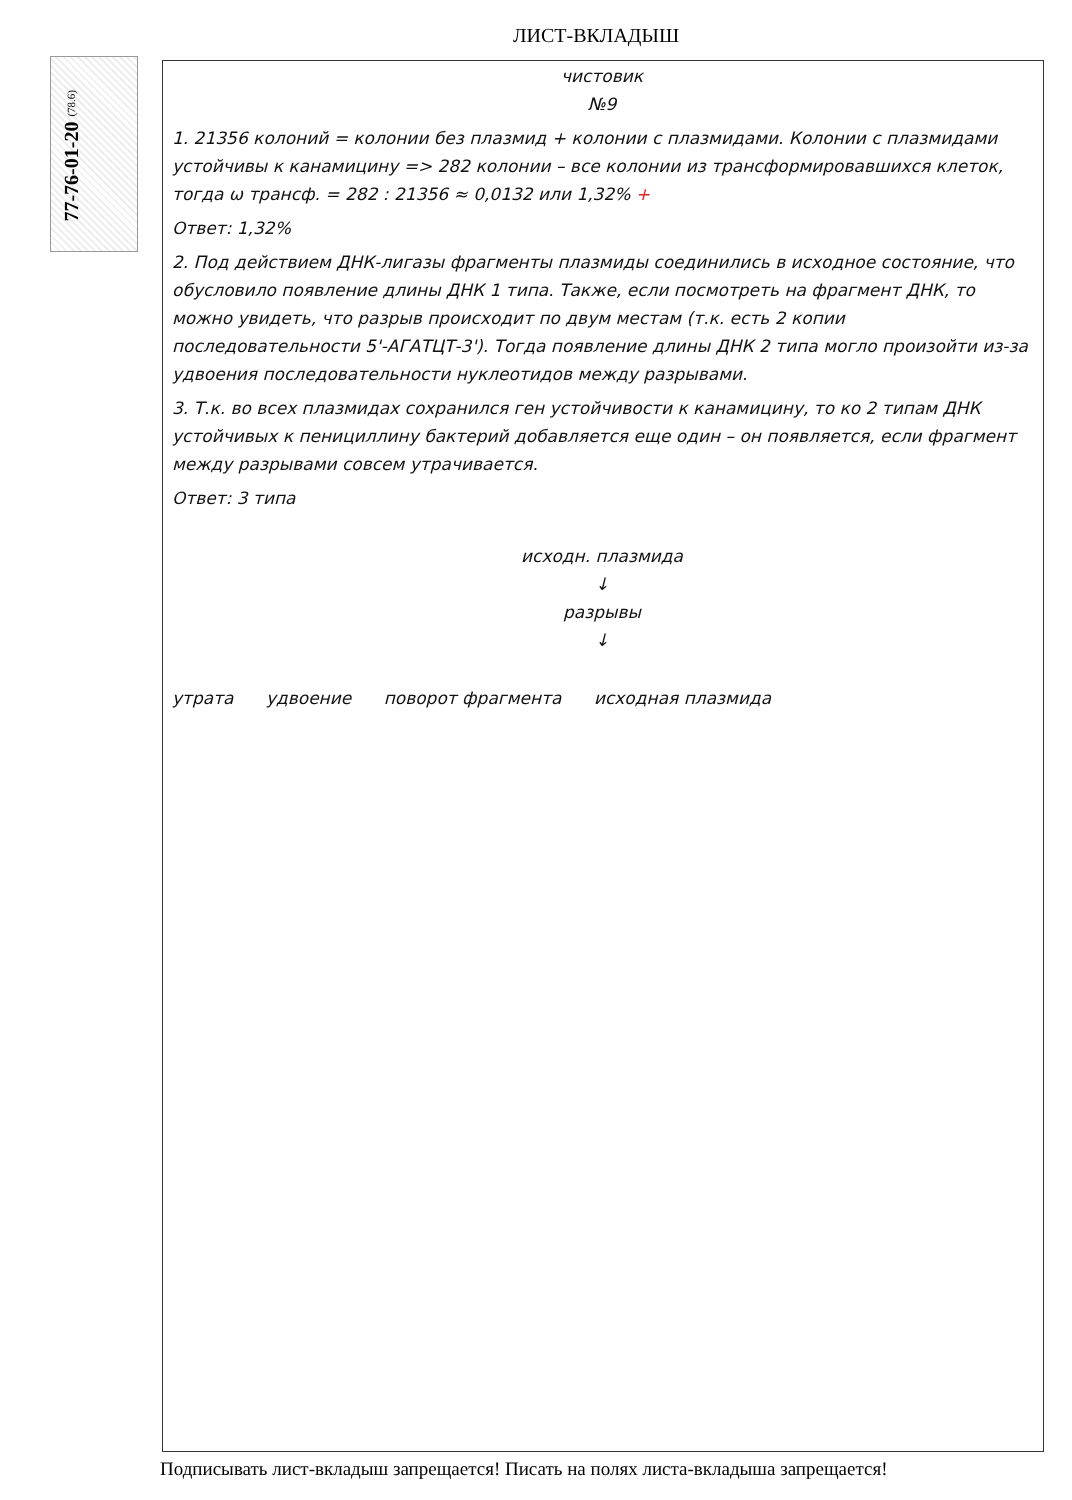ЛИСТ-ВКЛАДЫШ
77-76-01-20 (78.6)
чистовик
№9
1. 21356 колоний = колонии без плазмид + колонии с плазмидами. Колонии с плазмидами устойчивы к канамицину => 282 колонии – все колонии из трансформировавшихся клеток, тогда ω трансф. = 282 : 21356 ≈ 0,0132 или 1,32% +
Ответ: 1,32%
2. Под действием ДНК-лигазы фрагменты плазмиды соединились в исходное состояние, что обусловило появление длины ДНК 1 типа. Также, если посмотреть на фрагмент ДНК, то можно увидеть, что разрыв происходит по двум местам (т.к. есть 2 копии последовательности 5'-АГАТЦТ-3'). Тогда появление длины ДНК 2 типа могло произойти из-за удвоения последовательности нуклеотидов между разрывами.
3. Т.к. во всех плазмидах сохранился ген устойчивости к канамицину, то ко 2 типам ДНК устойчивых к пенициллину бактерий добавляется еще один – он появляется, если фрагмент между разрывами совсем утрачивается.
Ответ: 3 типа
исходн. плазмида
↓
разрывы
↓
утрата удвоение поворот фрагмента исходная плазмида
Подписывать лист-вкладыш запрещается! Писать на полях листа-вкладыша запрещается!